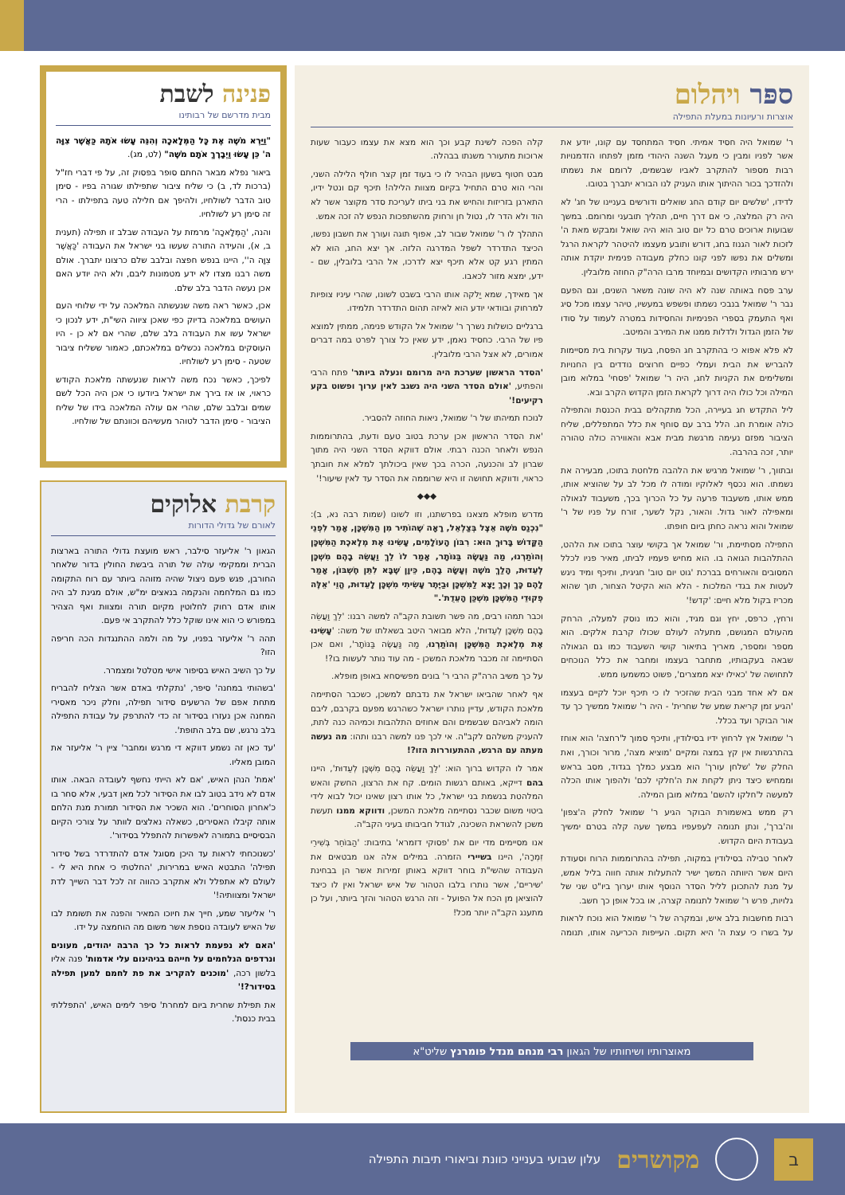ספּר ויהלום
אוצרות ורעיונות במעלת התפילה
ר' שמואל היה חסיד אמיתי. חסיד המתחסד עם קונו, יודע את אשר לפניו ומבין כי מעגל השנה היהודי מזמן לפתחו הזדמנויות רבות מספור להתקרב לאביו שבשמים, לרומם את נשמתו ולהזדכך בכור ההיתוך אותו העניק לנו הבורא יתברך בטובו.
לדידו, 'שלשים יום קודם החג שואלים ודורשים בעניינו של חג' לא היה רק המלצה, כי אם דרך חיים, תהליך תובעני ומרומם. במשך שבועות ארוכים טרם כל יום טוב הוא היה שואל ומבקש מאת ה' לזכות לאור הגנוז בחג, דורש ותובע מעצמו להיטהר לקראת הרגל ומשלים את נפשו לפני קונו כחלק מעבודה פנימית יוקדת אותה ירש מרבותיו הקדושים ובמיוחד מרבו הרה"ק החוזה מלובלין.
ערב פסח באותה שנה לא היה שונה משאר השנים, וגם הפעם נבר ר' שמואל בנבכי נשמתו ופשפש במעשיו, טיהר עצמו מכל סיג ואף התעמק בספרי הפנימיות והחסידות במטרה לעמוד על סודו של הזמן הגדול ולדלות ממנו את המירב והמיטב.
לא פלא אפוא כי בהתקרב חג הפסח, בעוד עקרות בית מסיימות להבריש את הבית ועמלי כפיים חרוצים נודדים בין החנויות ומשלימים את הקניות לחג, היה ר' שמואל 'פסחי' במלוא מובן המילה וכל כולו היה דרוך לקראת הזמן הקדוש הקרב ובא.
ליל התקדש חג בעיירה, הכל מתקהלים בבית הכנסת והתפילה כולה אומרת חג. הלל ברב עם סוחף את כלל המתפללים, שליח הציבור מפזם נעימה מרגשת מבית אבא והאווירה כולה טהורה יותר, זכה בהרבה.
ובתווך, ר' שמואל מרגיש את הלהבה מלחטת בתוכו, מבעירה את נשמתו. הוא נכסף לאלוקיו ומודה לו מכל לב על שהוציא אותו, ממש אותו, משעבוד פרעה על כל הכרוך בכך, משעבוד לגאולה ומאפילה לאור גדול. והאור, נקל לשער, זורח על פניו של ר' שמואל והוא נראה כחתן ביום חופתו.
התפילה מסתיימת, ור' שמואל אך בקושי עוצר בתוכו את הלהט, ההתלהבות הגואה בו. הוא מחיש פעמיו לביתו, מאיר פניו לכלל המסובים והאורחים בברכת 'גוט יום טוב' חגיגית, ותיכף ומיד ניגש לעטות את בגדי המלכות - הלא הוא הקיטל הצחור, תוך שהוא מכריז בקול מלא חיים: 'קדש!'
ורחץ, כרפס, יחץ וגם מגיד, והוא כמו נוסק למעלה, הרחק מהעולם המגושם, מתעלה לעולם שכולו קרבת אלקים. הוא מספר ומספר, מאריך בתיאור קושי השעבוד כמו גם הגאולה שבאה בעקבותיו, מתחבר בעצמו ומחבר את כלל הנוכחים לתחושה של 'כאילו יצא ממצרים', פשוט כמשמעו ממש.
אם לא אחד מבני הבית שהזכיר לו כי תיכף יוכל לקיים בעצמו 'הגיע זמן קריאת שמע של שחרית' - היה ר' שמואל ממשיך כך עד אור הבוקר ועד בכלל.
ר' שמואל אץ לרחוץ ידיו בסילודין, ותיכף סמוך ל'רחצה' הוא אוחז בהתרגשות אין קץ במצה ומקיים 'מוציא מצה', מרור וכורך, ואת החלק של 'שלחן עורך' הוא מבצע כמלך בגדוד, מסב בראש וממחיש כיצד ניתן לקחת את ה'חלקי לכם' ולהפוך אותו הכלה למעשה ל'חלקו להשם' במלוא מובן המילה.
רק ממש באשמורת הבוקר הגיע ר' שמואל לחלק ה'צפון' וה'ברך', ונתן תנומה לעפעפיו במשך שעה קלה בטרם ימשיך בעבודת היום הקדוש.
לאחר טבילה בסילודין במקוה, תפילה בהתרוממות הרוח וסעודת היום אשר היוותה המשך ישיר להתעלות אותה חווה בליל אמש, על מנת להתכונן לליל הסדר הנוסף אותו יערוך ביו"ט שני של גלויות, פרש ר' שמואל לתנומה קצרה, או בכל אופן כך חשב.
רבות מחשבות בלב איש, ובמקרה של ר' שמואל הוא נוכח לראות על בשרו כי עצת ה' היא תקום. העייפות הכריעה אותו, תנומה קלה הפכה לשינת קבע וכך הוא מצא את עצמו כעבור שעות ארוכות מתעורר משנתו בבהלה.
מבט חטוף בשעון הבהיר לו כי בעוד זמן קצר חולף הלילה השני, והרי הוא טרם התחיל בקיום מצוות הלילה! תיכף קם ונטל ידיו, התארגן בזריזות והחיש את בני ביתו לעריכת סדר מקוצר אשר לא הוד ולא הדר לו, נטול חן ורחוק מהשתפכות הנפש לה זכה אמש.
התהלך לו ר' שמואל שבור לב, אפוף תוגה ועורך את חשבון נפשו, הכיצד התדרדר לשפל המדרגה הלזה. אך יצא החג, הוא לא המתין רגע קט אלא תיכף יצא לדרכו, אל הרבי בלובלין, שם - ידע, ימצא מזור לכאבו.
אך מאידך, שמא יַלקה אותו הרבי בשבט לשונו, שהרי עיניו צופיות למרחוק ובוודאי יודע הוא לאיזה תהום התדרדר תלמידו.
ברגליים כושלות נשרך ר' שמואל אל הקודש פנימה, ממתין למוצא פיו של הרבי. כחסיד נאמן, ידע שאין כל צורך לפרט במה דברים אמורים, לא אצל הרבי מלובלין.
'הסדר הראשון שערכת היה מרומם ונעלה ביותר' פתח הרבי והפתיע, 'אולם הסדר השני היה נשגב לאין ערוך ופשוט בקע רקיעים!'
לנוכח תמיהתו של ר' שמואל, ניאות החוזה להסביר.
'את הסדר הראשון אכן ערכת בטוב טעם ודעת, בהתרוממות הנפש ולאחר הכנה רבתי. אולם דווקא הסדר השני היה מתוך שברון לב והכנעה, הכרה בכך שאין ביכולתך למלא את חובתך כראוי, ודווקא תחושה זו היא שרוממה את הסדר עד לאין שיעור!'
◆◆◆
מדרש מופלא מצאנו בפרשתנו, וזו לשונו (שמות רבה נא, ב): "נִכְנַס מֹשֶׁה אֵצֶל בְּצַלְאֵל, רָאָה שֶׁהוֹתִיר מִן הַמִּשְׁכָּן, אָמַר לִפְנֵי הַקָּדוֹשׁ בָּרוּךְ הוּא: רִבּוֹן הָעוֹלָמִים, עָשִׂינוּ אֶת מְלֶאכֶת הַמִּשְׁכָּן וְהוֹתַרְנוּ, מַה נַּעֲשֶׂה בַּנּוֹתָר, אָמַר לוֹ לֵךְ וַעֲשֵׂה בָהֶם מִשְׁכָּן לְעֵדוּת, הָלַךְ מֹשֶׁה וְעָשָׂה בָהֶם, כֵּיוָן שֶׁבָּא לִתֵּן חֶשְׁבּוֹן, אָמַר לָהֶם כָּךְ וְכָךְ יָצָא לַמִּשְׁכָּן וּבַיֶּתֶר עָשִׂיתִי מִשְׁכָּן לָעֵדוּת, הֱוֵי 'אֵלֶּה פְקוּדֵי הַמִּשְׁכָּן מִשְׁכַּן הָעֵדֻת'."
וכבר תמהו רבים, מה פשר תשובת הקב"ה למשה רבנו: 'לֵךְ וַעֲשֵׂה בָהֶם מִשְׁכָּן לְעֵדוּת', הלא מבואר היטב בשאלתו של משה: 'עָשִׂינוּ אֶת מְלֶאכֶת הַמִּשְׁכָּן וְהוֹתַרְנוּ, מַה נַּעֲשֶׂה בַּנּוֹתָר', ואם אכן הסתיימה זה מכבר מלאכת המשכן - מה עוד נותר לעשות בו?!
על כך משיב הרה"ק הרבי ר' בונים מפשיסחא באופן מופלא.
אף לאחר שהביאו ישראל את נדבתם למשכן, כשכבר הסתיימה מלאכת הקודש, עדיין נותרו ישראל כשהרגש מפעם בקרבם, ליבם הומה לאביהם שבשמים והם אחוזים התלהבות וכמיהה כנה לתת, להעניק משלהם לקב"ה. אי לכך פנו למשה רבנו ותהו: מה נעשה מעתה עם הרגש, ההתעוררות הזו?!
אמר לו הקדוש ברוך הוא: 'לֵךְ וַעֲשֵׂה בָהֶם מִשְׁכָּן לְעֵדוּת', היינו בהם דייקא, באותם רגשות הומים. קח את הרצון, החשק והאש המלהטת בנשמת בני ישראל, כל אותו רצון שאינו יכול לבוא לידי ביטוי משום שכבר נסתיימה מלאכת המשכן, ודווקא ממנו תעשת משכן להשראת השכינה, לגודל חביבותו בעיני הקב"ה.
אנו מסיימים מדי יום את 'פסוקי דזמרא' בתיבות: 'הַבּוֹחֵר בְּשִׁירֵי זִמְרָה', היינו בשיירי הזמרה. במילים אלה אנו מבטאים את העבודה שהשי"ת בוחר דווקא באותן זמירות אשר הן בבחינת 'שיריים', אשר נותרו בלבו הטהור של איש ישראל ואין לו כיצד להוציאן מן הכח אל הפועל - וזה הרגש הטהור והזך ביותר, ועל כן מתענג הקב"ה יותר מכל!
מאוצרותיו ושיחותיו של הגאון רבי מנחם מנדל פומרנץ שליט"א
פנינה לשבת
מבית מדרשם של רבותינו
"וַיַּרְא מֹשֶׁה אֶת כָּל הַמְּלָאכָה וְהִנֵּה עָשׂוּ אֹתָהּ כַּאֲשֶׁר צִוָּה ה' כֵּן עָשׂוּ וַיְבָרֶךְ אֹתָם מֹשֶׁה" (לט, מג).
ביאור נפלא מבאר החתם סופר בפסוק זה, על פי דברי חז"ל (ברכות לד, ב) כי שליח ציבור שתפילתו שגורה בפיו - סימן טוב הדבר לשולחיו, ולהיפך אם חלילה טעה בתפילתו - הרי זה סימן רע לשולחיו.
והנה, 'הַמְּלָאכָה' מרמזת על העבודה שבלב זו תפילה (תענית ב, א), והעידה התורה שעשו בני ישראל את העבודה 'כַּאֲשֶׁר צִוָּה ה'', היינו בנפש חפצה ובלבב שלם כרצונו יתברך. אולם משה רבנו מצדו לא ידע מטמונות ליבם, ולא היה יודע האם אכן נעשה הדבר בלב שלם.
אכן, כאשר ראה משה שנעשתה המלאכה על ידי שלוחי העם העושים במלאכה בדיוק כפי שאכן ציווה השי"ת, ידע לנכון כי ישראל עשו את העבודה בלב שלם, שהרי אם לא כן - היו העוסקים במלאכה נכשלים במלאכתם, כאמור ששליח ציבור שטעה - סימן רע לשולחיו.
לפיכך, כאשר נכח משה לראות שנעשתה מלאכת הקודש כראוי, או אז בירך את ישראל ביודעו כי אכן היה הכל לשם שמים ובלבב שלם, שהרי אם עולה המלאכה בידו של שליח הציבור - סימן הדבר לטוהר מעשיהם וכוונתם של שולחיו.
קרבת אלוקים
לאורם של גדולי הדורות
הגאון ר' אליעזר סילבר, ראש מועצת גדולי התורה בארצות הברית וממקימי עולה של תורה ביבשת החולין בדור שלאחר החורבן, פגש פעם ניצול שהיה מזוהה ביותר עם רוח התקומה כמו גם המלחמה והנקמה בנאצים ימ"ש, אולם מגינת לב היה אותו אדם רחוק לחלוטין מקיום תורה ומצוות ואף הצהיר במפורש כי הוא אינו שוקל כלל להתקרב אי פעם.
תהה ר' אליעזר בפניו, על מה ולמה ההתנגדות הכה חריפה הזו?
על כך השיב האיש בסיפור אישי מטלטל ומצמרר.
'בשהותי במחנה' סיפר, 'נתקלתי באדם אשר הצליח להבריח מתחת אפם של הרשעים סידור תפילה, וחלק ניכר מאסירי המחנה אכן נעזרו בסידור זה כדי להתרפק על עבודת התפילה בלב נרגש, שם בלב התופת'.
'עד כאן זה נשמע דווקא די מרגש ומחבר' ציין ר' אליעזר את המובן מאליו.
'אמת' הנהן האיש, 'אם לא הייתי נחשף לעובדה הבאה. אותו אדם לא נידב בטוב לבו את הסידור לכל מאן דבעי, אלא סחר בו כ'אחרון הסוחרים'. הוא השכיר את הסידור תמורת מנת הלחם אותה קיבלו האסירים, כשאלה נאלצים לוותר על צורכי הקיום הבסיסיים בתמורה לאפשרות להתפלל בסידור'.
'כשנוכחתי לראות עד היכן מסוגל אדם להתדרדר בשל סידור תפילה' התבטא האיש במרירות, 'החלטתי כי אחת היא לי - לעולם לא אתפלל ולא אתקרב כהווה זה לכל דבר השייך לדת ישראל ומצוותיה!'
ר' אליעזר שמע, חייך את חיוכו המאיר והפנה את תשומת לבו של האיש לעובדה נוספת אשר משום מה הוחמצה על ידו.
'האם לא נפעמת לראות כל כך הרבה יהודים, מעונים ונרדפים הנלחמים על חייהם בגיהינום עלי אדמות' פנה אליו בלשון רכה, 'מוכנים להקריב את פת לחמם למען תפילה בסידור?!'
את תפילת שחרית ביום למחרת' סיפר לימים האיש, 'התפללתי בבית כנסת'.
ב
מקושרים
עלון שבועי בענייני כוונת וביאורי תיבות התפילה